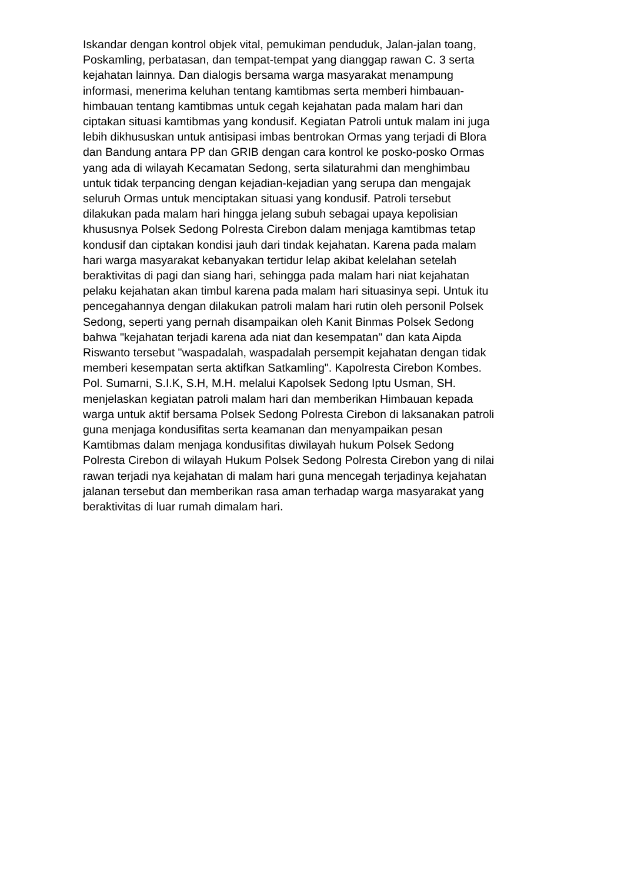Iskandar dengan kontrol objek vital, pemukiman penduduk, Jalan-jalan toang,
Poskamling, perbatasan, dan tempat-tempat yang dianggap rawan C. 3 serta
kejahatan lainnya. Dan dialogis bersama warga masyarakat menampung
informasi, menerima keluhan tentang kamtibmas serta memberi himbauan-
himbauan tentang kamtibmas untuk cegah kejahatan pada malam hari dan
ciptakan situasi kamtibmas yang kondusif. Kegiatan Patroli untuk malam ini juga
lebih dikhususkan untuk antisipasi imbas bentrokan Ormas yang terjadi di Blora
dan Bandung antara PP dan GRIB dengan cara kontrol ke posko-posko Ormas
yang ada di wilayah Kecamatan Sedong, serta silaturahmi dan menghimbau
untuk tidak terpancing dengan kejadian-kejadian yang serupa dan mengajak
seluruh Ormas untuk menciptakan situasi yang kondusif. Patroli tersebut
dilakukan pada malam hari hingga jelang subuh sebagai upaya kepolisian
khususnya Polsek Sedong Polresta Cirebon dalam menjaga kamtibmas tetap
kondusif dan ciptakan kondisi jauh dari tindak kejahatan. Karena pada malam
hari warga masyarakat kebanyakan tertidur lelap akibat kelelahan setelah
beraktivitas di pagi dan siang hari, sehingga pada malam hari niat kejahatan
pelaku kejahatan akan timbul karena pada malam hari situasinya sepi. Untuk itu
pencegahannya dengan dilakukan patroli malam hari rutin oleh personil Polsek
Sedong, seperti yang pernah disampaikan oleh Kanit Binmas Polsek Sedong
bahwa "kejahatan terjadi karena ada niat dan kesempatan" dan kata Aipda
Riswanto tersebut "waspadalah, waspadalah persempit kejahatan dengan tidak
memberi kesempatan serta aktifkan Satkamling". Kapolresta Cirebon Kombes.
Pol. Sumarni, S.I.K, S.H, M.H. melalui Kapolsek Sedong Iptu Usman, SH.
menjelaskan kegiatan patroli malam hari dan memberikan Himbauan kepada
warga untuk aktif bersama Polsek Sedong Polresta Cirebon di laksanakan patroli
guna menjaga kondusifitas serta keamanan dan menyampaikan pesan
Kamtibmas dalam menjaga kondusifitas diwilayah hukum Polsek Sedong
Polresta Cirebon di wilayah Hukum Polsek Sedong Polresta Cirebon yang di nilai
rawan terjadi nya kejahatan di malam hari guna mencegah terjadinya kejahatan
jalanan tersebut dan memberikan rasa aman terhadap warga masyarakat yang
beraktivitas di luar rumah dimalam hari.